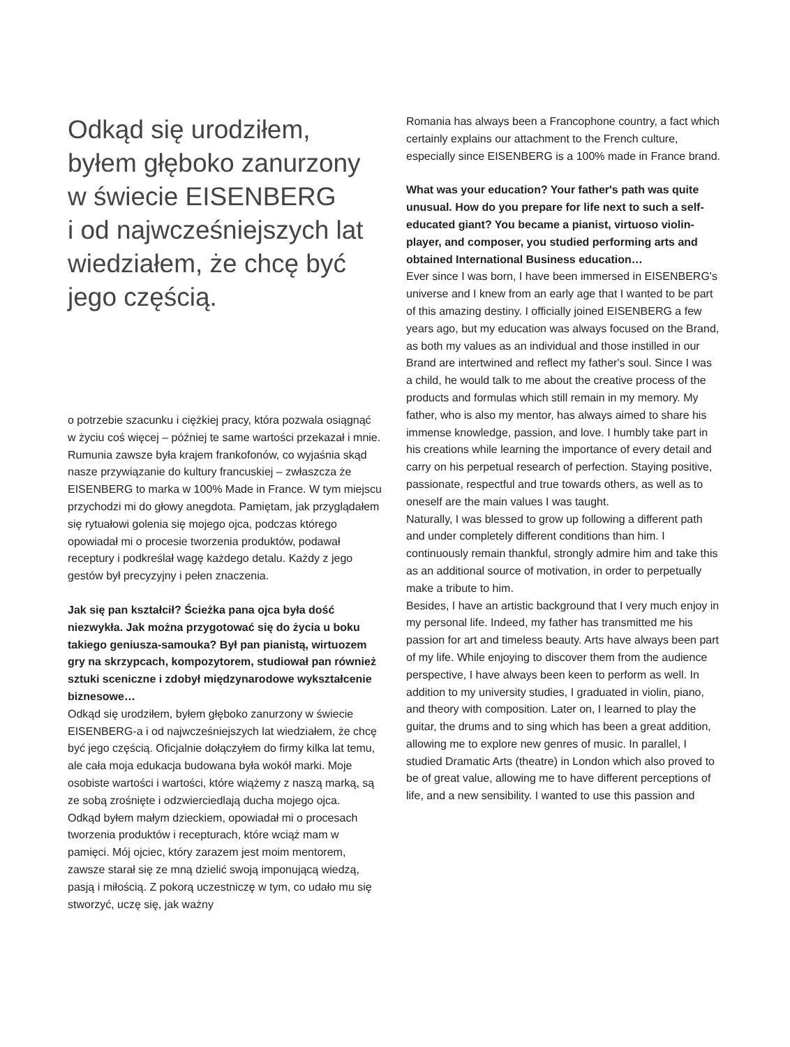Odkąd się urodziłem,
byłem głęboko zanurzony
w świecie EISENBERG
i od najwcześniejszych lat
wiedziałem, że chcę być
jego częścią.
o potrzebie szacunku i ciężkiej pracy, która pozwala osiągnąć w życiu coś więcej – później te same wartości przekazał i mnie. Rumunia zawsze była krajem frankofonów, co wyjaśnia skąd nasze przywiązanie do kultury francuskiej – zwłaszcza że EISENBERG to marka w 100% Made in France. W tym miejscu przychodzi mi do głowy anegdota. Pamiętam, jak przyglądałem się rytuałowi golenia się mojego ojca, podczas którego opowiadał mi o procesie tworzenia produktów, podawał receptury i podkreślał wagę każdego detalu. Każdy z jego gestów był precyzyjny i pełen znaczenia.
Jak się pan kształcił? Ścieżka pana ojca była dość niezwykła. Jak można przygotować się do życia u boku takiego geniusza-samouka? Był pan pianistą, wirtuozem gry na skrzypcach, kompozytorem, studiował pan również sztuki sceniczne i zdobył międzynarodowe wykształcenie biznesowe…
Odkąd się urodziłem, byłem głęboko zanurzony w świecie EISENBERG-a i od najwcześniejszych lat wiedziałem, że chcę być jego częścią. Oficjalnie dołączyłem do firmy kilka lat temu, ale cała moja edukacja budowana była wokół marki. Moje osobiste wartości i wartości, które wiążemy z naszą marką, są ze sobą zrośnięte i odzwierciedlają ducha mojego ojca.
Odkąd byłem małym dzieckiem, opowiadał mi o procesach tworzenia produktów i recepturach, które wciąż mam w pamięci. Mój ojciec, który zarazem jest moim mentorem, zawsze starał się ze mną dzielić swoją imponującą wiedzą, pasją i miłością. Z pokorą uczestniczę w tym, co udało mu się stworzyć, uczę się, jak ważny
Romania has always been a Francophone country, a fact which certainly explains our attachment to the French culture, especially since EISENBERG is a 100% made in France brand.
What was your education? Your father's path was quite unusual. How do you prepare for life next to such a self-educated giant? You became a pianist, virtuoso violin-player, and composer, you studied performing arts and obtained International Business education…
Ever since I was born, I have been immersed in EISENBERG's universe and I knew from an early age that I wanted to be part of this amazing destiny. I officially joined EISENBERG a few years ago, but my education was always focused on the Brand, as both my values as an individual and those instilled in our Brand are intertwined and reflect my father's soul. Since I was a child, he would talk to me about the creative process of the products and formulas which still remain in my memory. My father, who is also my mentor, has always aimed to share his immense knowledge, passion, and love. I humbly take part in his creations while learning the importance of every detail and carry on his perpetual research of perfection. Staying positive, passionate, respectful and true towards others, as well as to oneself are the main values I was taught.
Naturally, I was blessed to grow up following a different path and under completely different conditions than him. I continuously remain thankful, strongly admire him and take this as an additional source of motivation, in order to perpetually make a tribute to him.
Besides, I have an artistic background that I very much enjoy in my personal life. Indeed, my father has transmitted me his passion for art and timeless beauty. Arts have always been part of my life. While enjoying to discover them from the audience perspective, I have always been keen to perform as well. In addition to my university studies, I graduated in violin, piano, and theory with composition. Later on, I learned to play the guitar, the drums and to sing which has been a great addition, allowing me to explore new genres of music. In parallel, I studied Dramatic Arts (theatre) in London which also proved to be of great value, allowing me to have different perceptions of life, and a new sensibility. I wanted to use this passion and